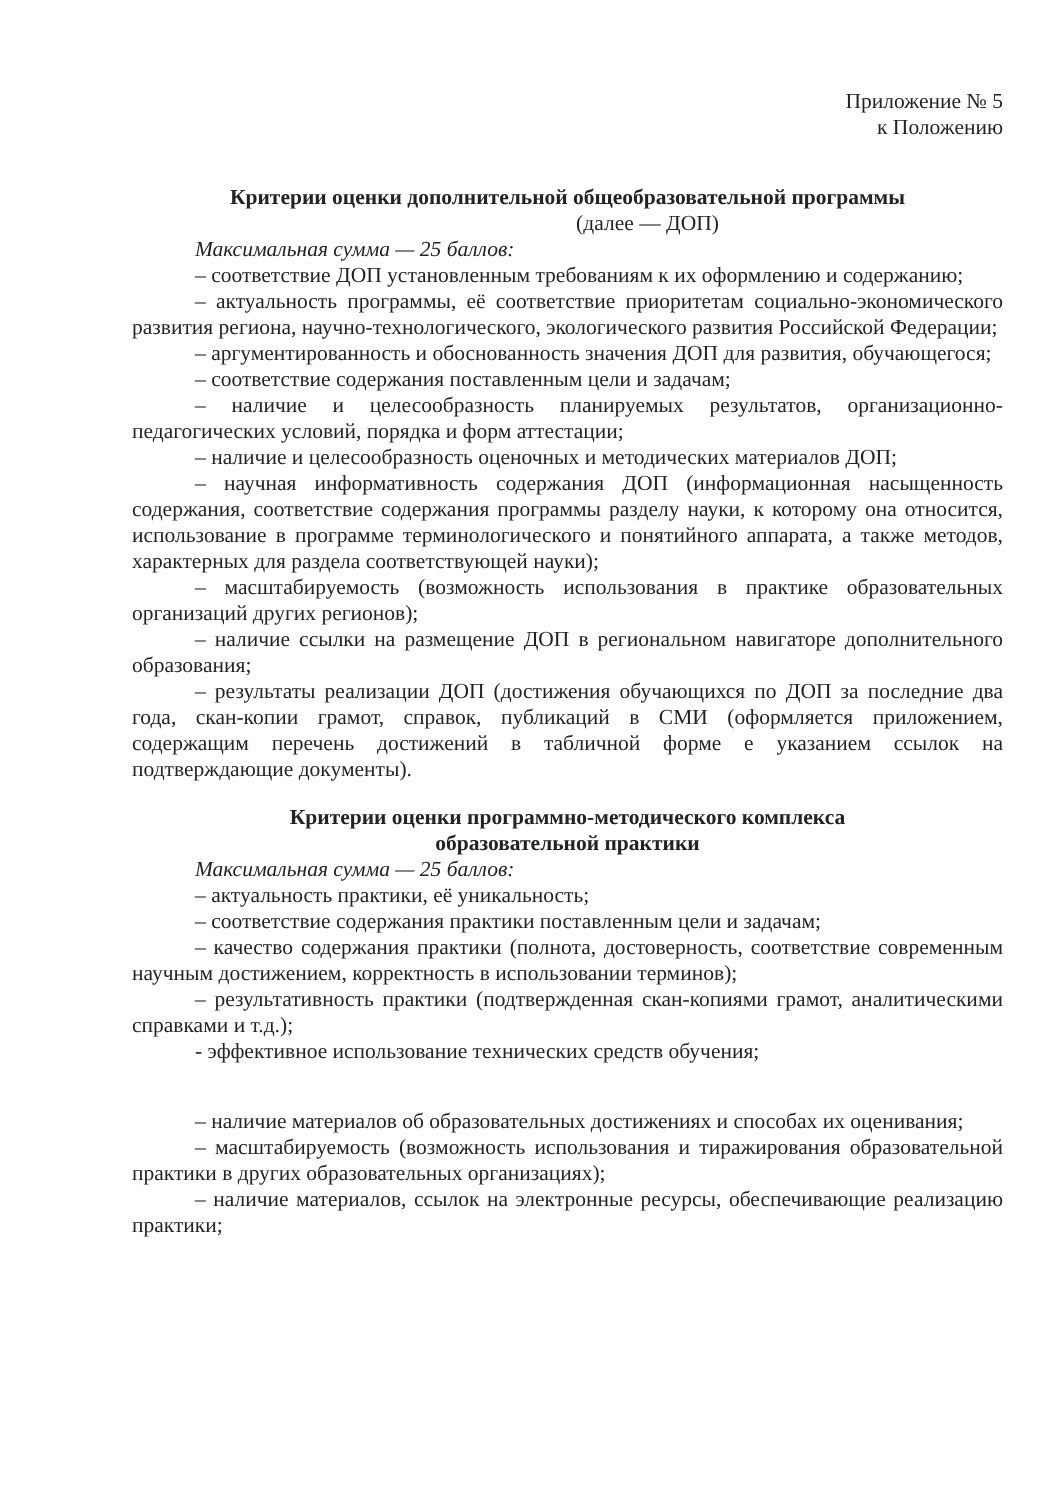Приложение № 5
к Положению
Критерии оценки дополнительной общеобразовательной программы
(далее — ДОП)
Максимальная сумма — 25 баллов:
– соответствие ДОП установленным требованиям к их оформлению и содержанию;
– актуальность программы, её соответствие приоритетам социально-экономического развития региона, научно-технологического, экологического развития Российской Федерации;
– аргументированность и обоснованность значения ДОП для развития, обучающегося;
– соответствие содержания поставленным цели и задачам;
– наличие и целесообразность планируемых результатов, организационно-педагогических условий, порядка и форм аттестации;
– наличие и целесообразность оценочных и методических материалов ДОП;
– научная информативность содержания ДОП (информационная насыщенность содержания, соответствие содержания программы разделу науки, к которому она относится, использование в программе терминологического и понятийного аппарата, а также методов, характерных для раздела соответствующей науки);
– масштабируемость (возможность использования в практике образовательных организаций других регионов);
– наличие ссылки на размещение ДОП в региональном навигаторе дополнительного образования;
– результаты реализации ДОП (достижения обучающихся по ДОП за последние два года, скан-копии грамот, справок, публикаций в СМИ (оформляется приложением, содержащим перечень достижений в табличной форме е указанием ссылок на подтверждающие документы).
Критерии оценки программно-методического комплекса
образовательной практики
Максимальная сумма — 25 баллов:
– актуальность практики, её уникальность;
– соответствие содержания практики поставленным цели и задачам;
– качество содержания практики (полнота, достоверность, соответствие современным научным достижением, корректность в использовании терминов);
– результативность практики (подтвержденная скан-копиями грамот, аналитическими справками и т.д.);
- эффективное использование технических средств обучения;
– наличие материалов об образовательных достижениях и способах их оценивания;
– масштабируемость (возможность использования и тиражирования образовательной практики в других образовательных организациях);
– наличие материалов, ссылок на электронные ресурсы, обеспечивающие реализацию практики;